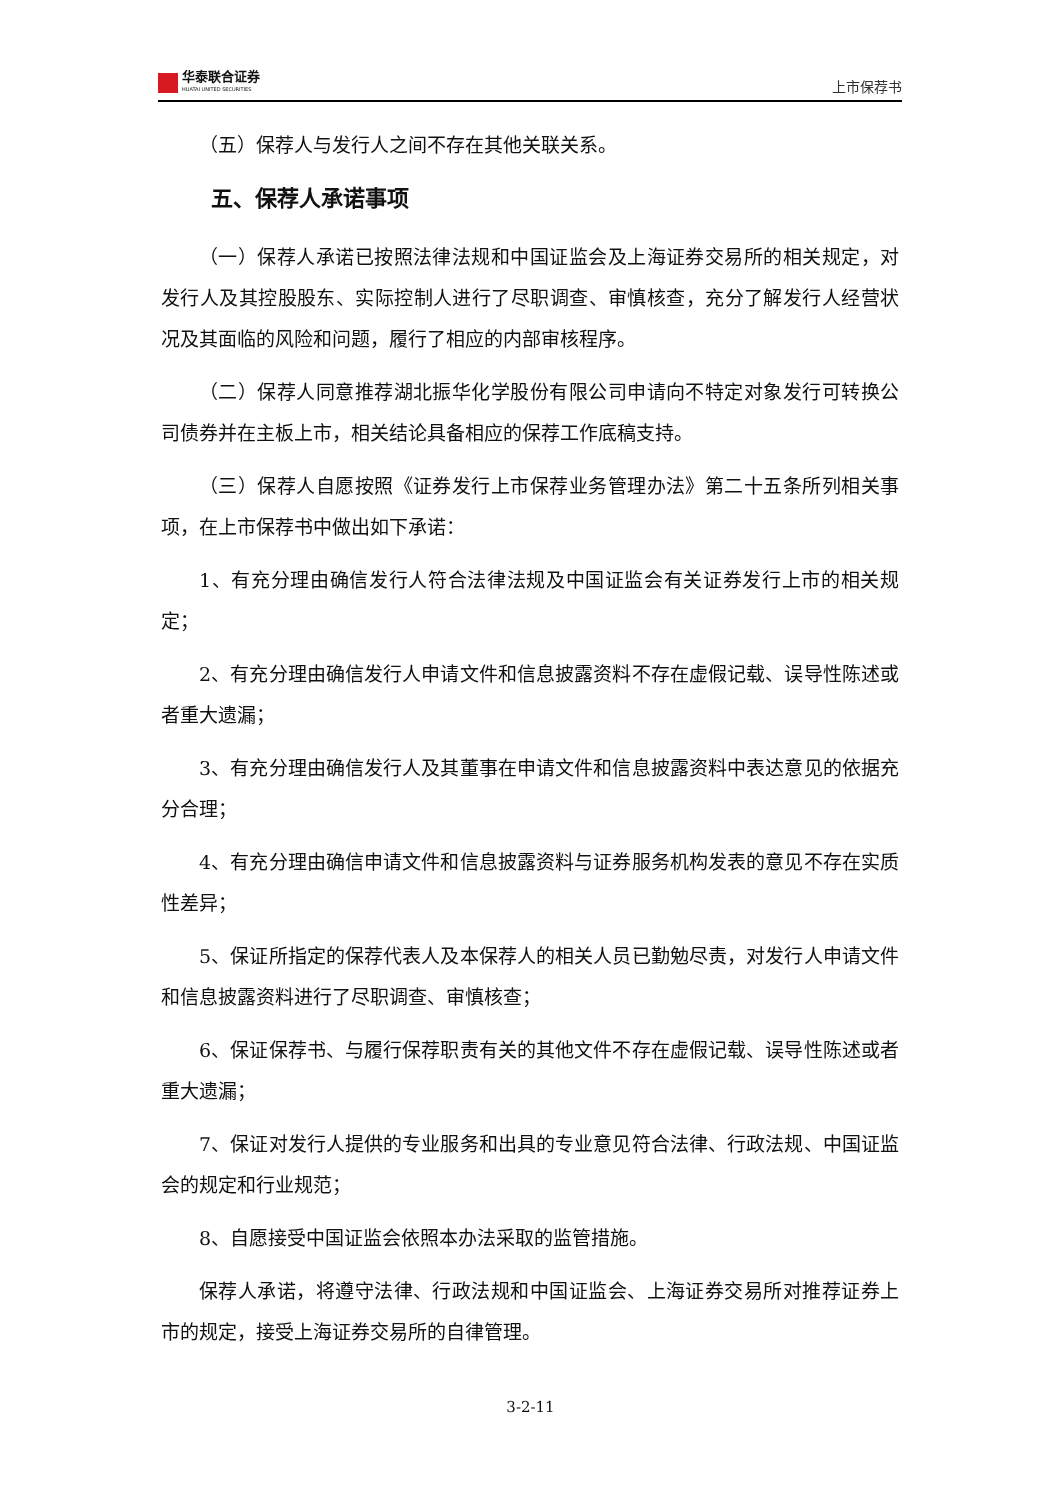华泰联合证券
HUATAI UNITED SECURITIES
上市保荐书
（五）保荐人与发行人之间不存在其他关联关系。
五、保荐人承诺事项
（一）保荐人承诺已按照法律法规和中国证监会及上海证券交易所的相关规定，对发行人及其控股股东、实际控制人进行了尽职调查、审慎核查，充分了解发行人经营状况及其面临的风险和问题，履行了相应的内部审核程序。
（二）保荐人同意推荐湖北振华化学股份有限公司申请向不特定对象发行可转换公司债券并在主板上市，相关结论具备相应的保荐工作底稿支持。
（三）保荐人自愿按照《证券发行上市保荐业务管理办法》第二十五条所列相关事项，在上市保荐书中做出如下承诺：
1、有充分理由确信发行人符合法律法规及中国证监会有关证券发行上市的相关规定；
2、有充分理由确信发行人申请文件和信息披露资料不存在虚假记载、误导性陈述或者重大遗漏；
3、有充分理由确信发行人及其董事在申请文件和信息披露资料中表达意见的依据充分合理；
4、有充分理由确信申请文件和信息披露资料与证券服务机构发表的意见不存在实质性差异；
5、保证所指定的保荐代表人及本保荐人的相关人员已勤勉尽责，对发行人申请文件和信息披露资料进行了尽职调查、审慎核查；
6、保证保荐书、与履行保荐职责有关的其他文件不存在虚假记载、误导性陈述或者重大遗漏；
7、保证对发行人提供的专业服务和出具的专业意见符合法律、行政法规、中国证监会的规定和行业规范；
8、自愿接受中国证监会依照本办法采取的监管措施。
保荐人承诺，将遵守法律、行政法规和中国证监会、上海证券交易所对推荐证券上市的规定，接受上海证券交易所的自律管理。
3-2-11